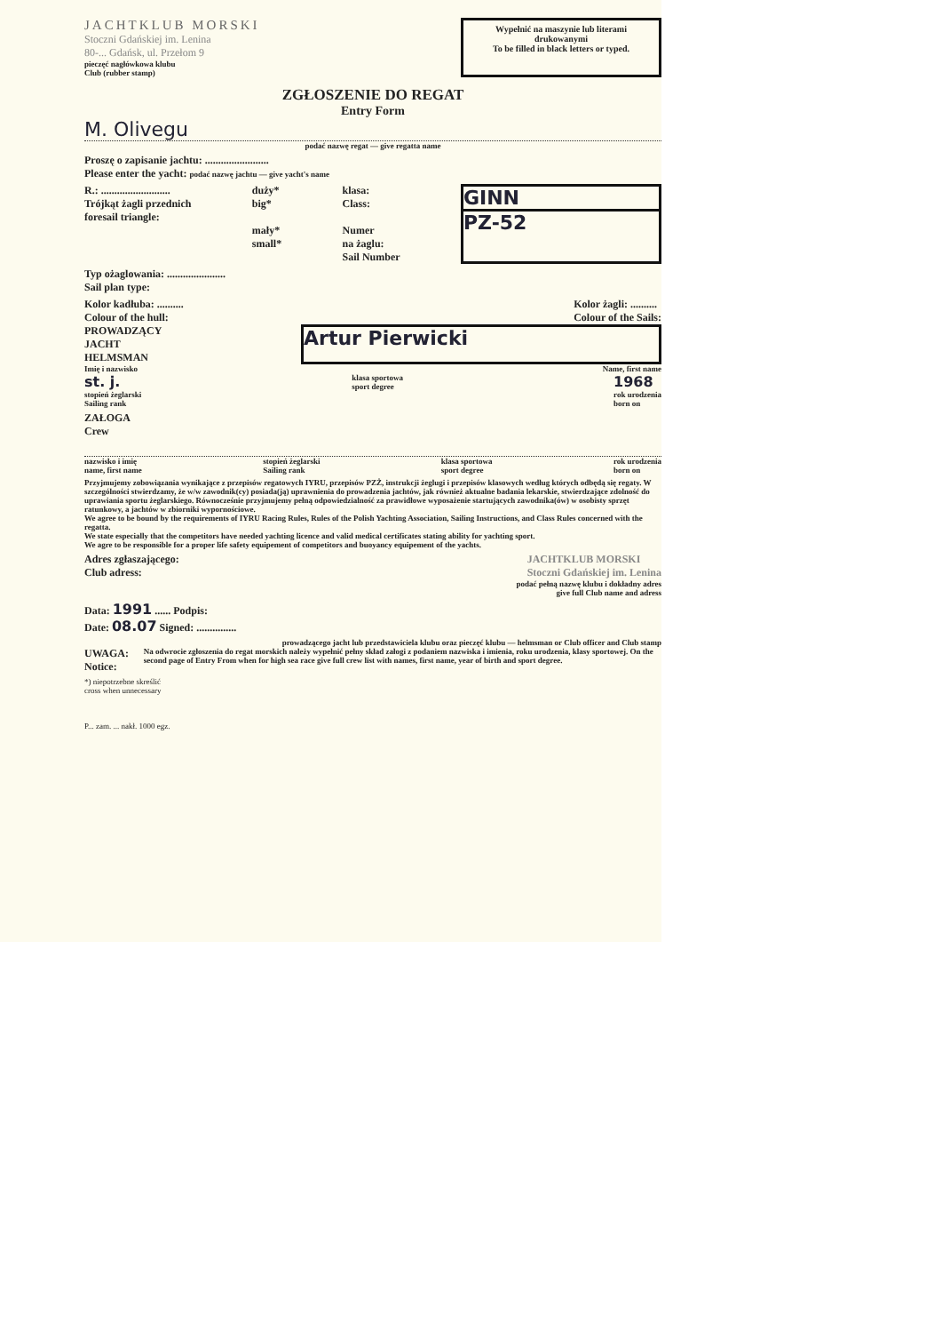JACHTKLUB MORSKI
Stoczni Gdańskiej im. Lenina
80-... Gdańsk, ul. Przełom 9
pieczęć nagłówkowa klubu
Club (rubber stamp)
Wypełnić na maszynie lub literami drukowanymi
To be filled in black letters or typed.
ZGŁOSZENIE DO REGAT
Entry Form
M. Olivegu
podać nazwę regat — give regatta name
Proszę o zapisanie jachtu: ........................
Please enter the yacht: podać nazwę jachtu — give yacht's name
R.: ..........................
Trójkąt żagli przednich
foresail triangle:
duży*
big*
mały*
small*
klasa:
Class:
Numer
na żaglu:
Sail Number
GINN
PZ-52
Typ ożaglowania: ......................
Sail plan type:
Kolor kadłuba: ..........
Colour of the hull:
Kolor żagli: ..........
Colour of the Sails:
PROWADZĄCY
JACHT
HELMSMAN
Artur Pierwicki
Imię i nazwisko Name, first name
st. j.
stopień żeglarski
Sailing rank klasa sportowa
sport degree 1968
rok urodzenia
born on
ZAŁOGA
Crew
nazwisko i imię
name, first name stopień żeglarski
Sailing rank klasa sportowa
sport degree rok urodzenia
born on
Przyjmujemy zobowiązania wynikające z przepisów regatowych IYRU, przepisów PZŻ, instrukcji żeglugi i przepisów klasowych według których odbędą się regaty. W szczególności stwierdzamy, że w/w zawodnik(cy) posiada(ją) uprawnienia do prowadzenia jachtów, jak również aktualne badania lekarskie, stwierdzające zdolność do uprawiania sportu żeglarskiego. Równocześnie przyjmujemy pełną odpowiedzialność za prawidłowe wyposażenie startujących zawodnika(ów) w osobisty sprzęt ratunkowy, a jachtów w zbiorniki wypornościowe.
We agree to be bound by the requirements of IYRU Racing Rules, Rules of the Polish Yachting Association, Sailing Instructions, and Class Rules concerned with the regatta.
We state especially that the competitors have needed yachting licence and valid medical certificates stating ability for yachting sport.
We agre to be responsible for a proper life safety equipement of competitors and buoyancy equipement of the yachts.
Adres zgłaszającego:
Club adress:
JACHTKLUB MORSKI
Stoczni Gdańskiej im. Lenina
podać pełną nazwę klubu i dokładny adres
give full Club name and adress
Data: 1991 ...... Podpis:
Date: 08.07 Signed: ...............
prowadzącego jacht lub przedstawiciela klubu oraz pieczęć klubu — helmsman or Club officer and Club stamp
UWAGA:
Notice:
Na odwrocie zgłoszenia do regat morskich należy wypełnić pełny skład załogi z podaniem nazwiska i imienia, roku urodzenia, klasy sportowej. On the second page of Entry From when for high sea race give full crew list with names, first name, year of birth and sport degree.
*) niepotrzebne skreślić
cross when unnecessary
P... zam. ... nakł. 1000 egz.